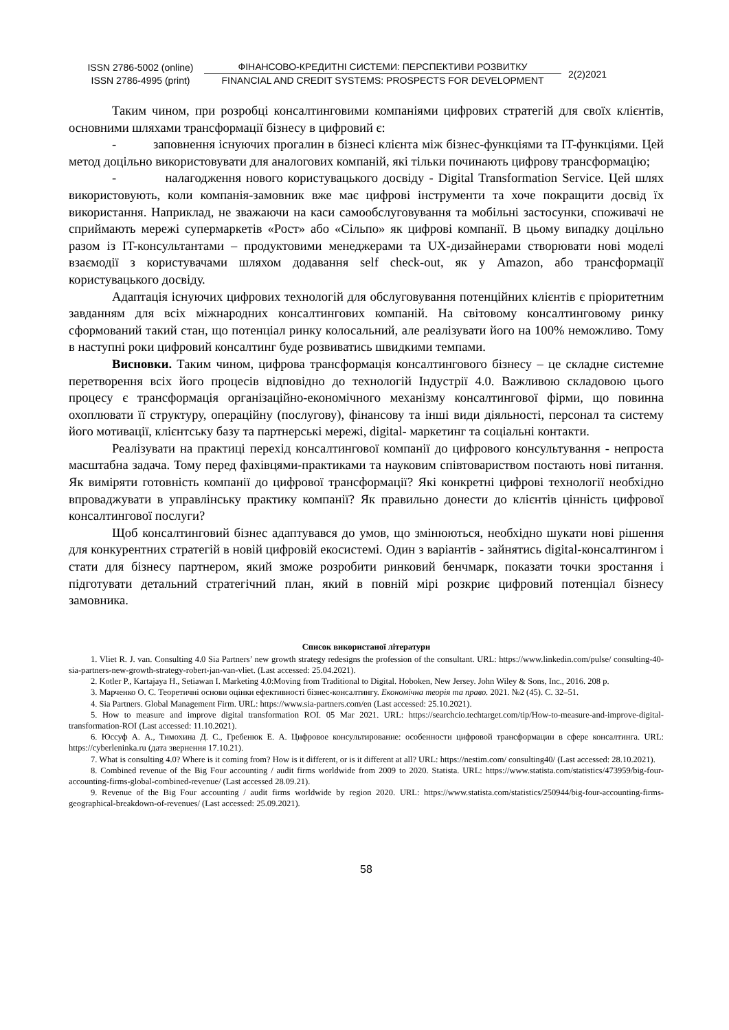ISSN 2786-5002 (online)
ISSN 2786-4995 (print)
ФІНАНСОВО-КРЕДИТНІ СИСТЕМИ: ПЕРСПЕКТИВИ РОЗВИТКУ
FINANCIAL AND CREDIT SYSTEMS: PROSPECTS FOR DEVELOPMENT
2(2)2021
Таким чином, при розробці консалтинговими компаніями цифрових стратегій для своїх клієнтів, основними шляхами трансформації бізнесу в цифровий є:
- заповнення існуючих прогалин в бізнесі клієнта між бізнес-функціями та IT-функціями. Цей метод доцільно використовувати для аналогових компаній, які тільки починають цифрову трансформацію;
- налагодження нового користувацького досвіду - Digital Transformation Service. Цей шлях використовують, коли компанія-замовник вже має цифрові інструменти та хоче покращити досвід їх використання. Наприклад, не зважаючи на каси самообслуговування та мобільні застосунки, споживачі не сприймають мережі супермаркетів «Рост» або «Сільпо» як цифрові компанії. В цьому випадку доцільно разом із IT-консультантами – продуктовими менеджерами та UX-дизайнерами створювати нові моделі взаємодії з користувачами шляхом додавання self check-out, як у Amazon, або трансформації користувацького досвіду.
Адаптація існуючих цифрових технологій для обслуговування потенційних клієнтів є пріоритетним завданням для всіх міжнародних консалтингових компаній. На світовому консалтинговому ринку сформований такий стан, що потенціал ринку колосальний, але реалізувати його на 100% неможливо. Тому в наступні роки цифровий консалтинг буде розвиватись швидкими темпами.
Висновки. Таким чином, цифрова трансформація консалтингового бізнесу – це складне системне перетворення всіх його процесів відповідно до технологій Індустрії 4.0. Важливою складовою цього процесу є трансформація організаційно-економічного механізму консалтингової фірми, що повинна охоплювати її структуру, операційну (послугову), фінансову та інші види діяльності, персонал та систему його мотивації, клієнтську базу та партнерські мережі, digital- маркетинг та соціальні контакти.
Реалізувати на практиці перехід консалтингової компанії до цифрового консультування - непроста масштабна задача. Тому перед фахівцями-практиками та науковим співтовариством постають нові питання. Як виміряти готовність компанії до цифрової трансформації? Які конкретні цифрові технології необхідно впроваджувати в управлінську практику компанії? Як правильно донести до клієнтів цінність цифрової консалтингової послуги?
Щоб консалтинговий бізнес адаптувався до умов, що змінюються, необхідно шукати нові рішення для конкурентних стратегій в новій цифровій екосистемі. Один з варіантів - зайнятись digital-консалтингом і стати для бізнесу партнером, який зможе розробити ринковий бенчмарк, показати точки зростання і підготувати детальний стратегічний план, який в повній мірі розкриє цифровий потенціал бізнесу замовника.
Список використаної літератури
1. Vliet R. J. van. Consulting 4.0 Sia Partners’ new growth strategy redesigns the profession of the consultant. URL: https://www.linkedin.com/pulse/ consulting-40-sia-partners-new-growth-strategy-robert-jan-van-vliet. (Last accessed: 25.04.2021).
2. Kotler P., Kartajaya H., Setiawan I. Marketing 4.0:Moving from Traditional to Digital. Hoboken, New Jersey. John Wiley & Sons, Inc., 2016. 208 p.
3. Марченко О. С. Теоретичні основи оцінки ефективності бізнес-консалтингу. Економічна теорія та право. 2021. №2 (45). С. 32–51.
4. Sia Partners. Global Management Firm. URL: https://www.sia-partners.com/en (Last accessed: 25.10.2021).
5. How to measure and improve digital transformation ROI. 05 Mar 2021. URL: https://searchcio.techtarget.com/tip/How-to-measure-and-improve-digital-transformation-ROI (Last accessed: 11.10.2021).
6. Юссуф А. А., Тимохина Д. С., Гребенюк Е. А. Цифровое консультирование: особенности цифровой трансформации в сфере консалтинга. URL: https://cyberleninka.ru (дата звернення 17.10.21).
7. What is consulting 4.0? Where is it coming from? How is it different, or is it different at all? URL: https://nestim.com/ consulting40/ (Last accessed: 28.10.2021).
8. Combined revenue of the Big Four accounting / audit firms worldwide from 2009 to 2020. Statista. URL: https://www.statista.com/statistics/473959/big-four-accounting-firms-global-combined-revenue/ (Last accessed 28.09.21).
9. Revenue of the Big Four accounting / audit firms worldwide by region 2020. URL: https://www.statista.com/statistics/250944/big-four-accounting-firms-geographical-breakdown-of-revenues/ (Last accessed: 25.09.2021).
58